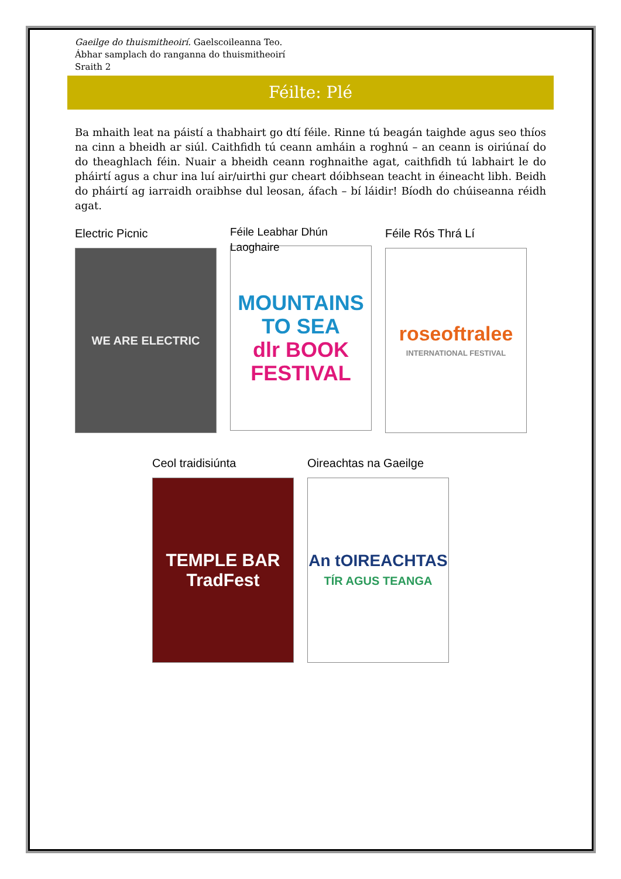Gaeilge do thuismitheoirí. Gaelscoileanna Teo.
Ábhar samplach do ranganna do thuismitheoirí
Sraith 2
Féilte: Plé
Ba mhaith leat na páistí a thabhairt go dtí féile. Rinne tú beagán taighde agus seo thíos na cinn a bheidh ar siúl. Caithfidh tú ceann amháin a roghnú – an ceann is oiriúnaí do do theaghlach féin. Nuair a bheidh ceann roghnaithe agat, caithfidh tú labhairt le do pháirtí agus a chur ina luí air/uirthi gur cheart dóibhsean teacht in éineacht libh. Beidh do pháirtí ag iarraidh oraibhse dul leosan, áfach – bí láidir! Bíodh do chúiseanna réidh agat.
Electric Picnic
WE ARE ELECTRIC
Féile Leabhar Dhún Laoghaire
MOUNTAINS
TO SEA
dlr BOOK
FESTIVAL
Féile Rós Thrá Lí
roseoftralee
INTERNATIONAL FESTIVAL
Ceol traidisiúnta
TEMPLE BAR TradFest
Oireachtas na Gaeilge
An tOIREACHTAS
TÍR AGUS TEANGA